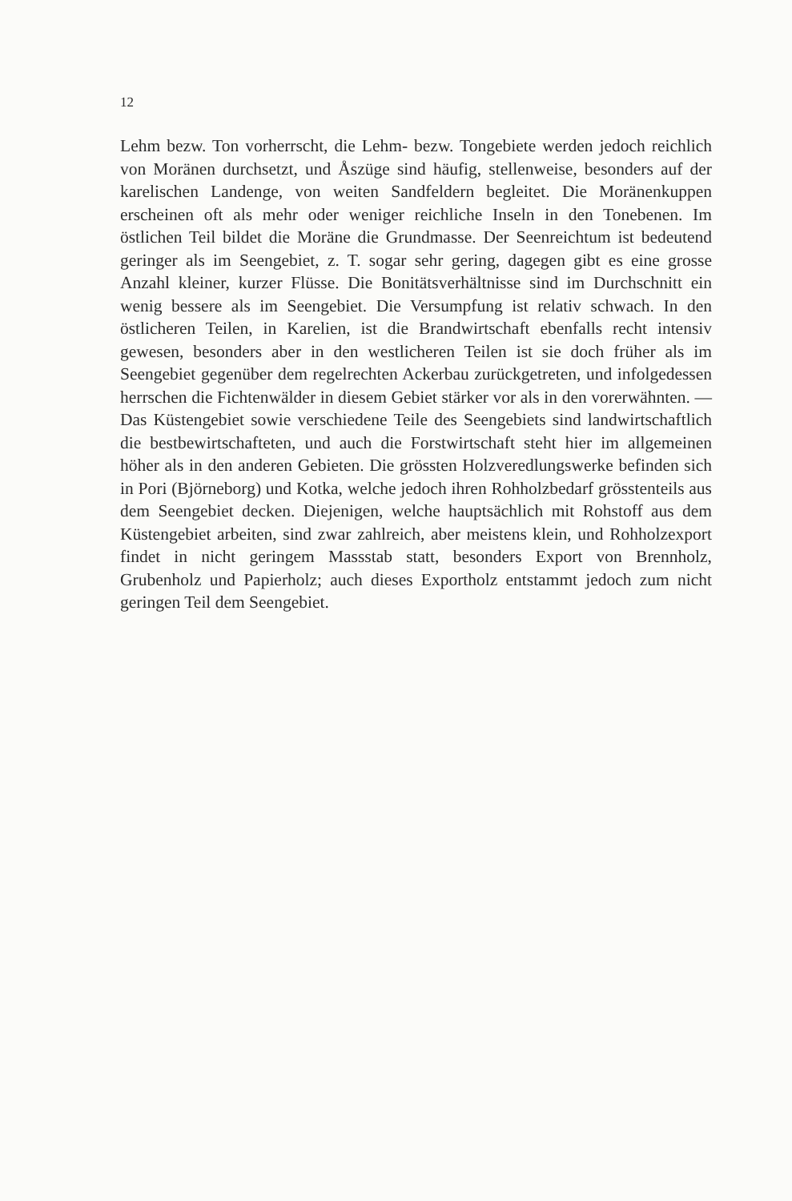12
Lehm bezw. Ton vorherrscht, die Lehm- bezw. Tongebiete werden jedoch reichlich von Moränen durchsetzt, und Åszüge sind häufig, stellenweise, besonders auf der karelischen Landenge, von weiten Sandfeldern begleitet. Die Moränenkuppen erscheinen oft als mehr oder weniger reichliche Inseln in den Tonebenen. Im östlichen Teil bildet die Moräne die Grundmasse. Der Seenreichtum ist bedeutend geringer als im Seengebiet, z. T. sogar sehr gering, dagegen gibt es eine grosse Anzahl kleiner, kurzer Flüsse. Die Bonitätsverhältnisse sind im Durchschnitt ein wenig bessere als im Seengebiet. Die Versumpfung ist relativ schwach. In den östlicheren Teilen, in Karelien, ist die Brandwirtschaft ebenfalls recht intensiv gewesen, besonders aber in den westlicheren Teilen ist sie doch früher als im Seengebiet gegenüber dem regelrechten Ackerbau zurückgetreten, und infolgedessen herrschen die Fichtenwälder in diesem Gebiet stärker vor als in den vorerwähnten. — Das Küstengebiet sowie verschiedene Teile des Seengebiets sind landwirtschaftlich die bestbewirtschafteten, und auch die Forstwirtschaft steht hier im allgemeinen höher als in den anderen Gebieten. Die grössten Holzveredlungswerke befinden sich in Pori (Björneborg) und Kotka, welche jedoch ihren Rohholzbedarf grösstenteils aus dem Seengebiet decken. Diejenigen, welche hauptsächlich mit Rohstoff aus dem Küstengebiet arbeiten, sind zwar zahlreich, aber meistens klein, und Rohholzexport findet in nicht geringem Massstab statt, besonders Export von Brennholz, Grubenholz und Papierholz; auch dieses Exportholz entstammt jedoch zum nicht geringen Teil dem Seengebiet.